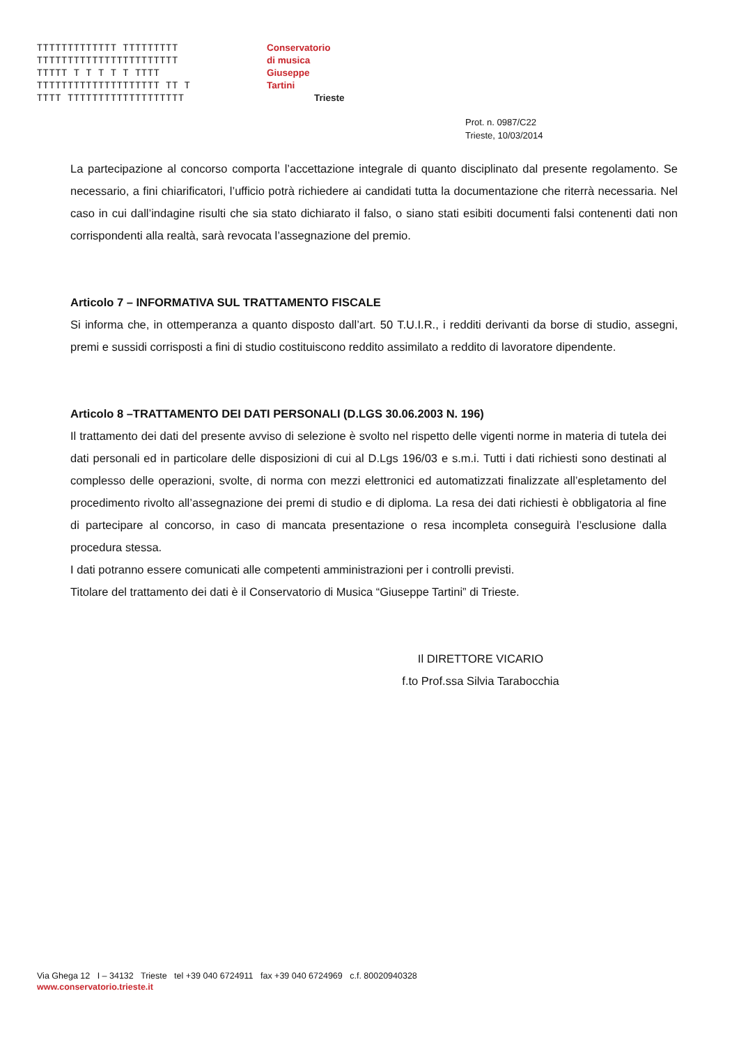TTTTTTTTTTTTT TTTTTTTTT
TTTTTTTTTTTTTTTTTTTTTTT
TTTTT T T T T T TTTT
TTTTTTTTTTTTTTTTTTTT TT T
TTTT TTTTTTTTTTTTTTTTTTT
Conservatorio
di musica
Giuseppe
Tartini
Trieste
Prot. n. 0987/C22
Trieste, 10/03/2014
La partecipazione al concorso comporta l’accettazione integrale di quanto disciplinato dal presente regolamento. Se necessario, a fini chiarificatori, l’ufficio potrà richiedere ai candidati tutta la documentazione che riterrà necessaria. Nel caso in cui dall’indagine risulti che sia stato dichiarato il falso, o siano stati esibiti documenti falsi contenenti dati non corrispondenti alla realtà, sarà revocata l’assegnazione del premio.
Articolo 7 – INFORMATIVA SUL TRATTAMENTO FISCALE
Si informa che, in ottemperanza a quanto disposto dall’art. 50 T.U.I.R., i redditi derivanti da borse di studio, assegni, premi e sussidi corrisposti a fini di studio costituiscono reddito assimilato a reddito di lavoratore dipendente.
Articolo 8 –TRATTAMENTO DEI DATI PERSONALI (D.LGS 30.06.2003 N. 196)
Il trattamento dei dati del presente avviso di selezione è svolto nel rispetto delle vigenti norme in materia di tutela dei dati personali ed in particolare delle disposizioni di cui al D.Lgs 196/03 e s.m.i. Tutti i dati richiesti sono destinati al complesso delle operazioni, svolte, di norma con mezzi elettronici ed automatizzati finalizzate all’espletamento del procedimento rivolto all’assegnazione dei premi di studio e di diploma. La resa dei dati richiesti è obbligatoria al fine di partecipare al concorso, in caso di mancata presentazione o resa incompleta conseguirà l’esclusione dalla procedura stessa.
I dati potranno essere comunicati alle competenti amministrazioni per i controlli previsti.
Titolare del trattamento dei dati è il Conservatorio di Musica “Giuseppe Tartini” di Trieste.
Il DIRETTORE VICARIO
f.to Prof.ssa Silvia Tarabocchia
Via Ghega 12 I – 34132 Trieste tel +39 040 6724911 fax +39 040 6724969 c.f. 80020940328
www.conservatorio.trieste.it